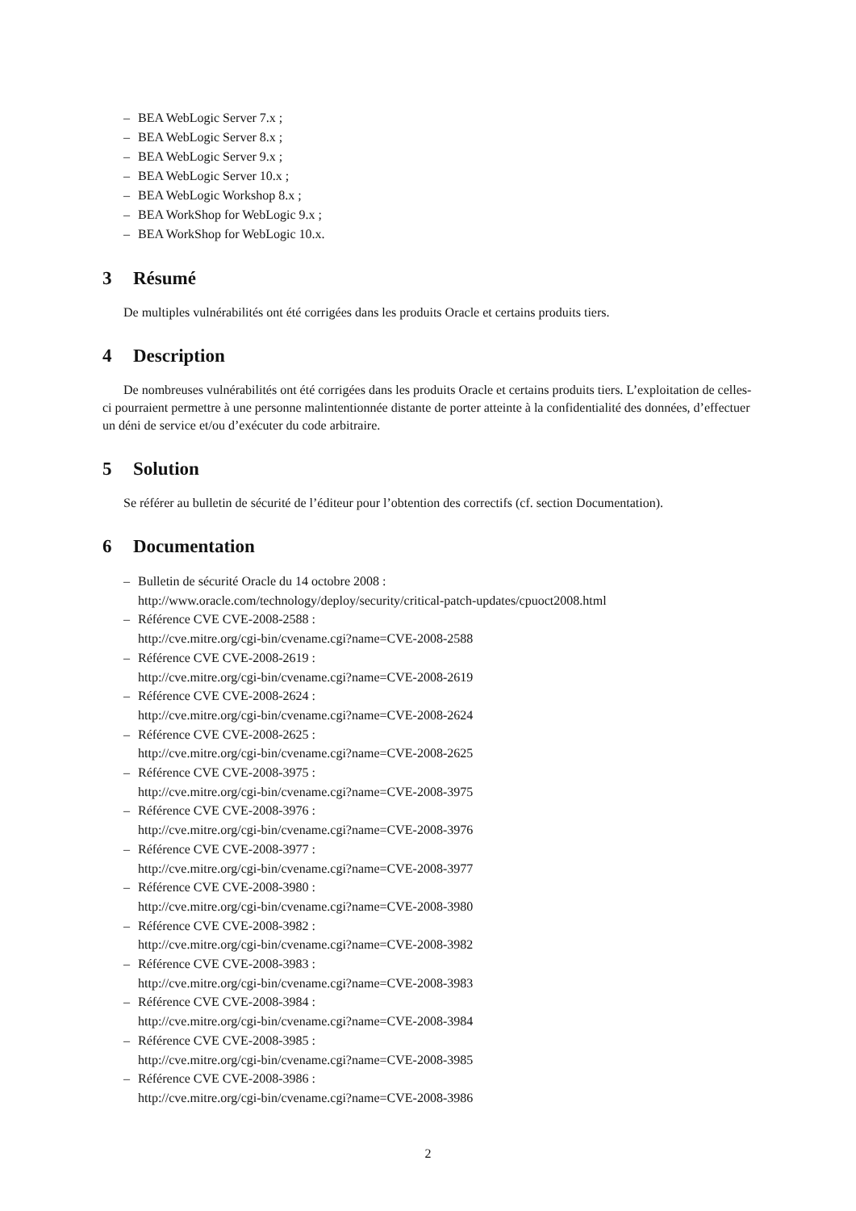– BEA WebLogic Server 7.x ;
– BEA WebLogic Server 8.x ;
– BEA WebLogic Server 9.x ;
– BEA WebLogic Server 10.x ;
– BEA WebLogic Workshop 8.x ;
– BEA WorkShop for WebLogic 9.x ;
– BEA WorkShop for WebLogic 10.x.
3 Résumé
De multiples vulnérabilités ont été corrigées dans les produits Oracle et certains produits tiers.
4 Description
De nombreuses vulnérabilités ont été corrigées dans les produits Oracle et certains produits tiers. L’exploitation de celles-ci pourraient permettre à une personne malintentionnée distante de porter atteinte à la confidentialité des données, d’effectuer un déni de service et/ou d’exécuter du code arbitraire.
5 Solution
Se référer au bulletin de sécurité de l’éditeur pour l’obtention des correctifs (cf. section Documentation).
6 Documentation
– Bulletin de sécurité Oracle du 14 octobre 2008 :
http://www.oracle.com/technology/deploy/security/critical-patch-updates/cpuoct2008.html
– Référence CVE CVE-2008-2588 :
http://cve.mitre.org/cgi-bin/cvename.cgi?name=CVE-2008-2588
– Référence CVE CVE-2008-2619 :
http://cve.mitre.org/cgi-bin/cvename.cgi?name=CVE-2008-2619
– Référence CVE CVE-2008-2624 :
http://cve.mitre.org/cgi-bin/cvename.cgi?name=CVE-2008-2624
– Référence CVE CVE-2008-2625 :
http://cve.mitre.org/cgi-bin/cvename.cgi?name=CVE-2008-2625
– Référence CVE CVE-2008-3975 :
http://cve.mitre.org/cgi-bin/cvename.cgi?name=CVE-2008-3975
– Référence CVE CVE-2008-3976 :
http://cve.mitre.org/cgi-bin/cvename.cgi?name=CVE-2008-3976
– Référence CVE CVE-2008-3977 :
http://cve.mitre.org/cgi-bin/cvename.cgi?name=CVE-2008-3977
– Référence CVE CVE-2008-3980 :
http://cve.mitre.org/cgi-bin/cvename.cgi?name=CVE-2008-3980
– Référence CVE CVE-2008-3982 :
http://cve.mitre.org/cgi-bin/cvename.cgi?name=CVE-2008-3982
– Référence CVE CVE-2008-3983 :
http://cve.mitre.org/cgi-bin/cvename.cgi?name=CVE-2008-3983
– Référence CVE CVE-2008-3984 :
http://cve.mitre.org/cgi-bin/cvename.cgi?name=CVE-2008-3984
– Référence CVE CVE-2008-3985 :
http://cve.mitre.org/cgi-bin/cvename.cgi?name=CVE-2008-3985
– Référence CVE CVE-2008-3986 :
http://cve.mitre.org/cgi-bin/cvename.cgi?name=CVE-2008-3986
2